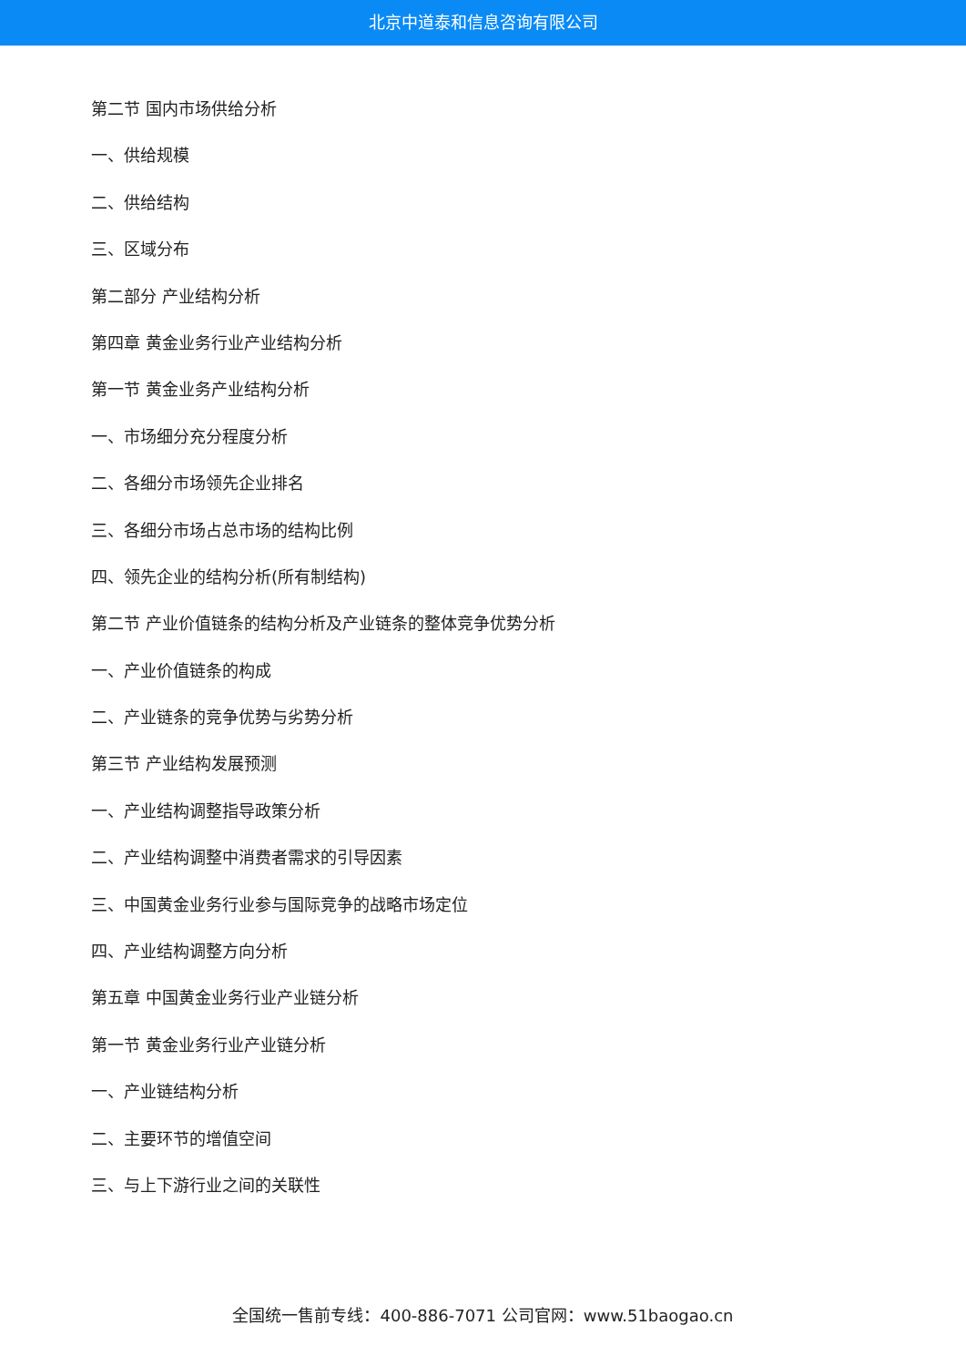北京中道泰和信息咨询有限公司
第二节 国内市场供给分析
一、供给规模
二、供给结构
三、区域分布
第二部分 产业结构分析
第四章 黄金业务行业产业结构分析
第一节 黄金业务产业结构分析
一、市场细分充分程度分析
二、各细分市场领先企业排名
三、各细分市场占总市场的结构比例
四、领先企业的结构分析(所有制结构)
第二节 产业价值链条的结构分析及产业链条的整体竞争优势分析
一、产业价值链条的构成
二、产业链条的竞争优势与劣势分析
第三节 产业结构发展预测
一、产业结构调整指导政策分析
二、产业结构调整中消费者需求的引导因素
三、中国黄金业务行业参与国际竞争的战略市场定位
四、产业结构调整方向分析
第五章 中国黄金业务行业产业链分析
第一节 黄金业务行业产业链分析
一、产业链结构分析
二、主要环节的增值空间
三、与上下游行业之间的关联性
全国统一售前专线：400-886-7071 公司官网：www.51baogao.cn